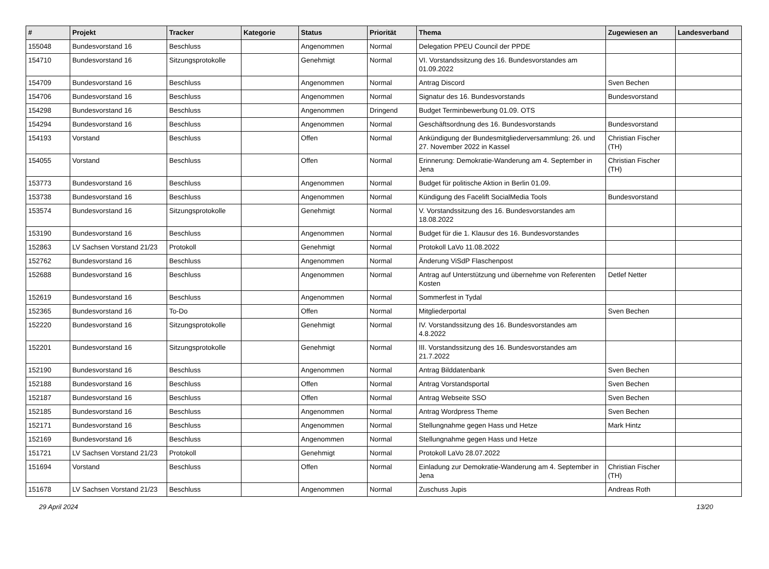| # | Projekt | Tracker | Kategorie | Status | Priorität | Thema | Zugewiesen an | Landesverband |
| --- | --- | --- | --- | --- | --- | --- | --- | --- |
| 155048 | Bundesvorstand 16 | Beschluss | | Angenommen | Normal | Delegation PPEU Council der PPDE | | |
| 154710 | Bundesvorstand 16 | Sitzungsprotokolle | | Genehmigt | Normal | VI. Vorstandssitzung des 16. Bundesvorstandes am 01.09.2022 | | |
| 154709 | Bundesvorstand 16 | Beschluss | | Angenommen | Normal | Antrag Discord | Sven Bechen | |
| 154706 | Bundesvorstand 16 | Beschluss | | Angenommen | Normal | Signatur des 16. Bundesvorstands | Bundesvorstand | |
| 154298 | Bundesvorstand 16 | Beschluss | | Angenommen | Dringend | Budget Terminbewerbung 01.09. OTS | | |
| 154294 | Bundesvorstand 16 | Beschluss | | Angenommen | Normal | Geschäftsordnung des 16. Bundesvorstands | Bundesvorstand | |
| 154193 | Vorstand | Beschluss | | Offen | Normal | Ankündigung der Bundesmitgliederversammlung: 26. und 27. November 2022 in Kassel | Christian Fischer (TH) | |
| 154055 | Vorstand | Beschluss | | Offen | Normal | Erinnerung: Demokratie-Wanderung am 4. September in Jena | Christian Fischer (TH) | |
| 153773 | Bundesvorstand 16 | Beschluss | | Angenommen | Normal | Budget für politische Aktion in Berlin 01.09. | | |
| 153738 | Bundesvorstand 16 | Beschluss | | Angenommen | Normal | Kündigung des Facelift SocialMedia Tools | Bundesvorstand | |
| 153574 | Bundesvorstand 16 | Sitzungsprotokolle | | Genehmigt | Normal | V. Vorstandssitzung des 16. Bundesvorstandes am 18.08.2022 | | |
| 153190 | Bundesvorstand 16 | Beschluss | | Angenommen | Normal | Budget für die 1. Klausur des 16. Bundesvorstandes | | |
| 152863 | LV Sachsen Vorstand 21/23 | Protokoll | | Genehmigt | Normal | Protokoll LaVo 11.08.2022 | | |
| 152762 | Bundesvorstand 16 | Beschluss | | Angenommen | Normal | Änderung ViSdP Flaschenpost | | |
| 152688 | Bundesvorstand 16 | Beschluss | | Angenommen | Normal | Antrag auf Unterstützung und übernehme von Referenten Kosten | Detlef Netter | |
| 152619 | Bundesvorstand 16 | Beschluss | | Angenommen | Normal | Sommerfest in Tydal | | |
| 152365 | Bundesvorstand 16 | To-Do | | Offen | Normal | Mitgliederportal | Sven Bechen | |
| 152220 | Bundesvorstand 16 | Sitzungsprotokolle | | Genehmigt | Normal | IV. Vorstandssitzung des 16. Bundesvorstandes am 4.8.2022 | | |
| 152201 | Bundesvorstand 16 | Sitzungsprotokolle | | Genehmigt | Normal | III. Vorstandssitzung des 16. Bundesvorstandes am 21.7.2022 | | |
| 152190 | Bundesvorstand 16 | Beschluss | | Angenommen | Normal | Antrag Bilddatenbank | Sven Bechen | |
| 152188 | Bundesvorstand 16 | Beschluss | | Offen | Normal | Antrag Vorstandsportal | Sven Bechen | |
| 152187 | Bundesvorstand 16 | Beschluss | | Offen | Normal | Antrag Webseite SSO | Sven Bechen | |
| 152185 | Bundesvorstand 16 | Beschluss | | Angenommen | Normal | Antrag Wordpress Theme | Sven Bechen | |
| 152171 | Bundesvorstand 16 | Beschluss | | Angenommen | Normal | Stellungnahme gegen Hass und Hetze | Mark Hintz | |
| 152169 | Bundesvorstand 16 | Beschluss | | Angenommen | Normal | Stellungnahme gegen Hass und Hetze | | |
| 151721 | LV Sachsen Vorstand 21/23 | Protokoll | | Genehmigt | Normal | Protokoll LaVo 28.07.2022 | | |
| 151694 | Vorstand | Beschluss | | Offen | Normal | Einladung zur Demokratie-Wanderung am 4. September in Jena | Christian Fischer (TH) | |
| 151678 | LV Sachsen Vorstand 21/23 | Beschluss | | Angenommen | Normal | Zuschuss Jupis | Andreas Roth | |
29 April 2024 13/20